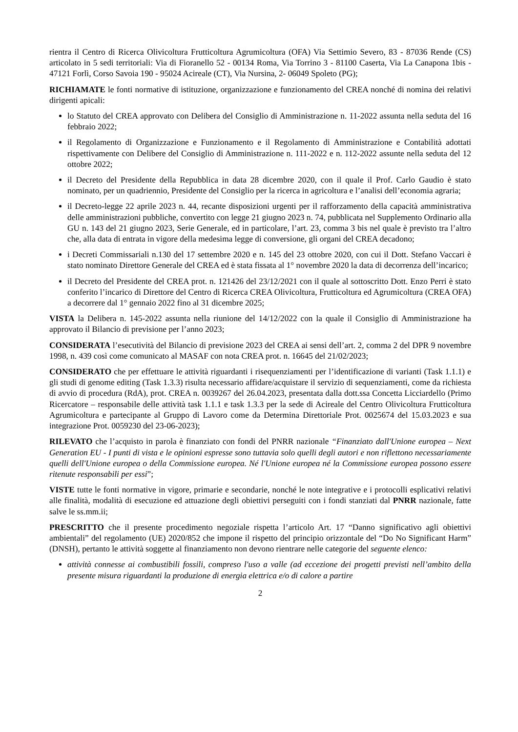rientra il Centro di Ricerca Olivicoltura Frutticoltura Agrumicoltura (OFA) Via Settimio Severo, 83 - 87036 Rende (CS) articolato in 5 sedi territoriali: Via di Fioranello 52 - 00134 Roma, Via Torrino 3 - 81100 Caserta, Via La Canapona 1bis - 47121 Forlì, Corso Savoia 190 - 95024 Acireale (CT), Via Nursina, 2- 06049 Spoleto (PG);
RICHIAMATE le fonti normative di istituzione, organizzazione e funzionamento del CREA nonché di nomina dei relativi dirigenti apicali:
lo Statuto del CREA approvato con Delibera del Consiglio di Amministrazione n. 11-2022 assunta nella seduta del 16 febbraio 2022;
il Regolamento di Organizzazione e Funzionamento e il Regolamento di Amministrazione e Contabilità adottati rispettivamente con Delibere del Consiglio di Amministrazione n. 111-2022 e n. 112-2022 assunte nella seduta del 12 ottobre 2022;
il Decreto del Presidente della Repubblica in data 28 dicembre 2020, con il quale il Prof. Carlo Gaudio è stato nominato, per un quadriennio, Presidente del Consiglio per la ricerca in agricoltura e l’analisi dell’economia agraria;
il Decreto-legge 22 aprile 2023 n. 44, recante disposizioni urgenti per il rafforzamento della capacità amministrativa delle amministrazioni pubbliche, convertito con legge 21 giugno 2023 n. 74, pubblicata nel Supplemento Ordinario alla GU n. 143 del 21 giugno 2023, Serie Generale, ed in particolare, l’art. 23, comma 3 bis nel quale è previsto tra l’altro che, alla data di entrata in vigore della medesima legge di conversione, gli organi del CREA decadono;
i Decreti Commissariali n.130 del 17 settembre 2020 e n. 145 del 23 ottobre 2020, con cui il Dott. Stefano Vaccari è stato nominato Direttore Generale del CREA ed è stata fissata al 1° novembre 2020 la data di decorrenza dell’incarico;
il Decreto del Presidente del CREA prot. n. 121426 del 23/12/2021 con il quale al sottoscritto Dott. Enzo Perri è stato conferito l’incarico di Direttore del Centro di Ricerca CREA Olivicoltura, Frutticoltura ed Agrumicoltura (CREA OFA) a decorrere dal 1° gennaio 2022 fino al 31 dicembre 2025;
VISTA la Delibera n. 145-2022 assunta nella riunione del 14/12/2022 con la quale il Consiglio di Amministrazione ha approvato il Bilancio di previsione per l’anno 2023;
CONSIDERATA l’esecutività del Bilancio di previsione 2023 del CREA ai sensi dell’art. 2, comma 2 del DPR 9 novembre 1998, n. 439 così come comunicato al MASAF con nota CREA prot. n. 16645 del 21/02/2023;
CONSIDERATO che per effettuare le attività riguardanti i risequenziamenti per l’identificazione di varianti (Task 1.1.1) e gli studi di genome editing (Task 1.3.3) risulta necessario affidare/acquistare il servizio di sequenziamenti, come da richiesta di avvio di procedura (RdA), prot. CREA n. 0039267 del 26.04.2023, presentata dalla dott.ssa Concetta Licciardello (Primo Ricercatore – responsabile delle attività task 1.1.1 e task 1.3.3 per la sede di Acireale del Centro Olivicoltura Frutticoltura Agrumicoltura e partecipante al Gruppo di Lavoro come da Determina Direttoriale Prot. 0025674 del 15.03.2023 e sua integrazione Prot. 0059230 del 23-06-2023);
RILEVATO che l’acquisto in parola è finanziato con fondi del PNRR nazionale “Finanziato dall'Unione europea – Next Generation EU - I punti di vista e le opinioni espresse sono tuttavia solo quelli degli autori e non riflettono necessariamente quelli dell'Unione europea o della Commissione europea. Né l'Unione europea né la Commissione europea possono essere ritenute responsabili per essi”;
VISTE tutte le fonti normative in vigore, primarie e secondarie, nonché le note integrative e i protocolli esplicativi relativi alle finalità, modalità di esecuzione ed attuazione degli obiettivi perseguiti con i fondi stanziati dal PNRR nazionale, fatte salve le ss.mm.ii;
PRESCRITTO che il presente procedimento negoziale rispetta l’articolo Art. 17 “Danno significativo agli obiettivi ambientali” del regolamento (UE) 2020/852 che impone il rispetto del principio orizzontale del “Do No Significant Harm” (DNSH), pertanto le attività soggette al finanziamento non devono rientrare nelle categorie del seguente elenco:
attività connesse ai combustibili fossili, compreso l'uso a valle (ad eccezione dei progetti previsti nell’ambito della presente misura riguardanti la produzione di energia elettrica e/o di calore a partire
2